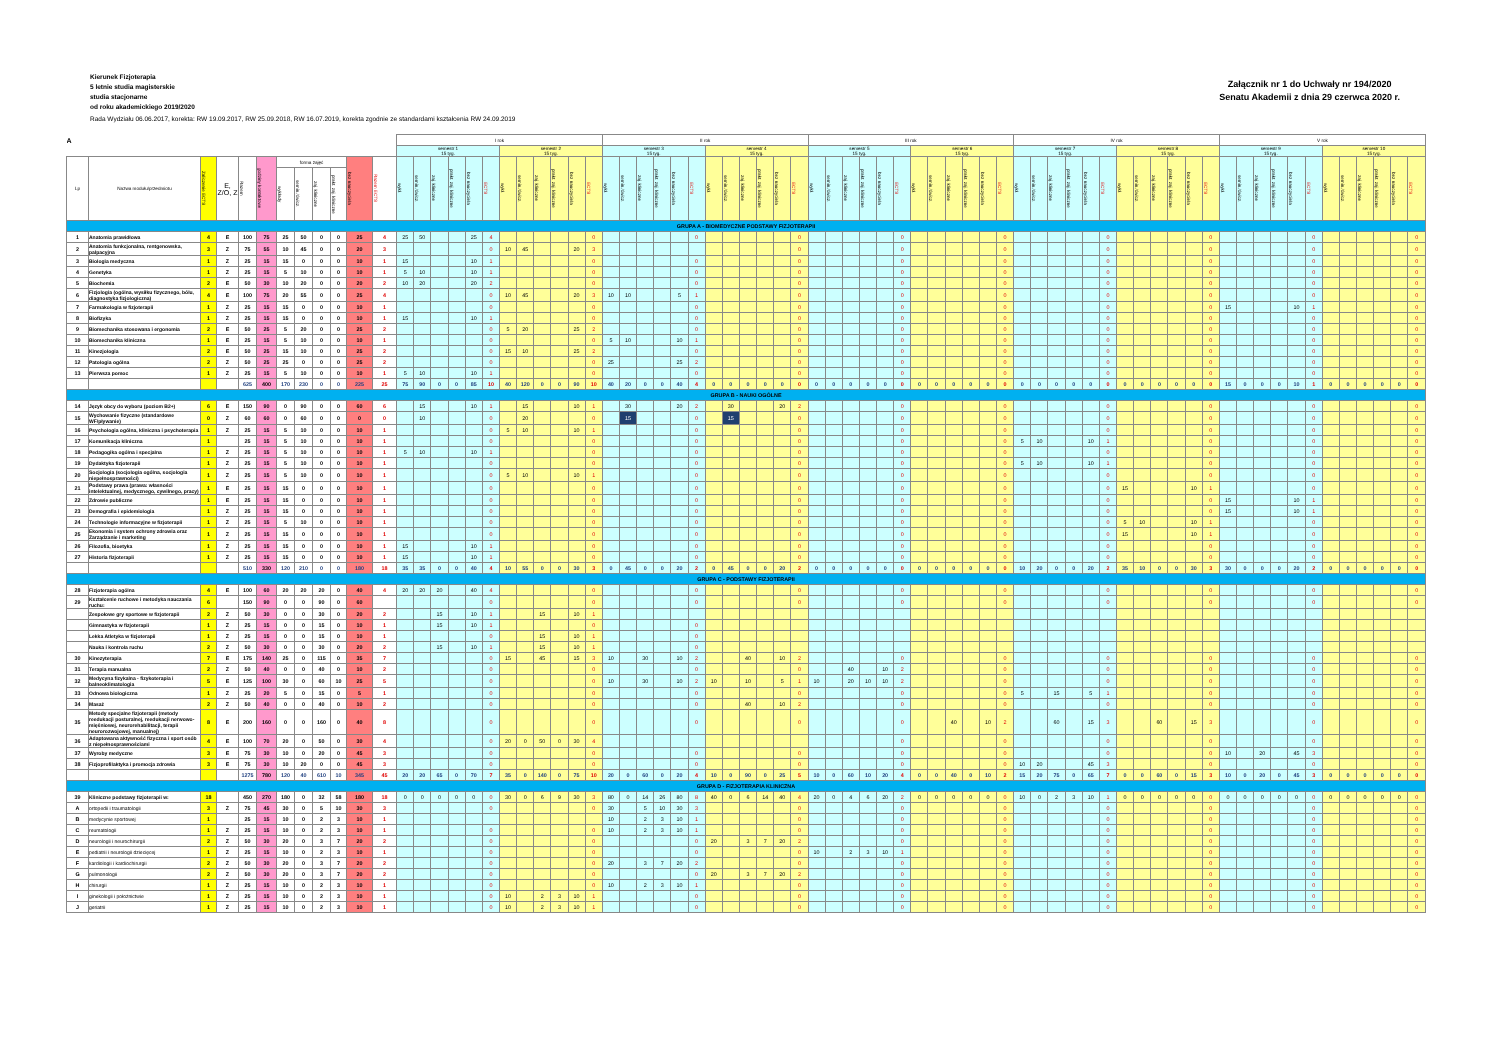Kierunek Fizjoterapia
5 letnie studia magisterskie
studia stacjonarne
od roku akademickiego 2019/2020
Rada Wydziału 06.06.2017, korekta: RW 19.09.2017, RW 25.09.2018, RW 16.07.2019, korekta zgodnie ze standardami kształcenia RW 24.09.2019
Załącznik nr 1 do Uchwały nr 194/2020
Senatu Akademii z dnia 29 czerwca 2020 r.
| A | | | | | | | | | | | | I rok | | | | | | | | | | | | II rok | | | | | | | | | | | | III rok | | | | | | | | | | | | IV rok | | | | | | | | | | | | V rok | | | | | | | | | | | |
| --- | --- | --- | --- | --- | --- | --- | --- | --- | --- | --- | --- | --- | --- | --- | --- | --- | --- | --- | --- | --- | --- | --- | --- | --- | --- | --- | --- | --- | --- | --- | --- | --- | --- | --- | --- | --- | --- | --- | --- | --- | --- | --- | --- | --- | --- | --- | --- | --- | --- | --- | --- | --- | --- | --- | --- | --- | --- | --- | --- | --- | --- | --- | --- | --- | --- | --- | --- | --- | --- | --- | --- |
| | | | | | | | | | | | | semestr 1 15 tyg. | | | | | | semestr 2 15 tyg. | | | | | | semestr 3 15 tyg. | | | | | | semestr 4 15 tyg. | | | | | | semestr 5 15 tyg. | | | | | | semestr 6 15 tyg. | | | | | | semestr 7 15 tyg. | | | | | | semestr 8 15 tyg. | | | | | | semestr 9 15 tyg. | | | | | | semestr 10 15 tyg. | | | | | |
| Lp | Nazwa modułu/przedmiotu | Zaliczenie ECTS | E, Z/O, Z | Razem | godziny kontaktowe | forma zajęć | | | | bez nauczyciela | Razem ECTS | wykł. | semin./ćwicz. | zaj. kliniczne | prakt. zaj. kliniczne | bez nauczyciela | ECTS | wykł. | semin./ćwicz. | zaj. kliniczne | prakt. zaj. kliniczne | bez nauczyciela | ECTS | wykł. | semin./ćwicz. | zaj. kliniczne | prakt. zaj. kliniczne | bez nauczyciela | ECTS | wykł. | semin./ćwicz. | zaj. kliniczne | prakt. zaj. kliniczne | bez nauczyciela | ECTS | wykł. | semin./ćwicz. | zaj. kliniczne | prakt. zaj. kliniczne | bez nauczyciela | ECTS | wykł. | semin./ćwicz. | zaj. kliniczne | prakt. zaj. kliniczne | bez nauczyciela | ECTS | wykł. | semin./ćwicz. | zaj. kliniczne | prakt. zaj. kliniczne | bez nauczyciela | ECTS | wykł. | semin./ćwicz. | zaj. kliniczne | prakt. zaj. kliniczne | bez nauczyciela | ECTS | wykł. | semin./ćwicz. | zaj. kliniczne | prakt. zaj. kliniczne | bez nauczyciela | ECTS | wykł. | semin./ćwicz. | zaj. kliniczne | prakt. zaj. kliniczne | bez nauczyciela | ECTS |
| | | | | | | wykłady | semin./ćwicz. | zaj. kliniczne | prakt. zaj. kliniczne | | | | | | | | | | | | | | | | | | | | | | | | | | | | | | | | | | | | | | | | | | | | | | | | | | | | | | | | | | | | | | |
| GRUPA A - BIOMEDYCZNE PODSTAWY FIZJOTERAPII | | | | | | | | | | | | | | | | | | | | | | | | | | | | | | | | | | | | | | | | | | | | | | | | | | | | | | | | | | | | | | | | | | | | | | | |
| 1 | Anatomia prawidłowa | 4 | E | 100 | 75 | 25 | 50 | 0 | 0 | 25 | 4 | 25 | 50 | | | 25 | 4 | | | | | | 0 | | | | | | 0 | | | | | | 0 | | | | | | 0 | | | | | | 0 | | | | | | 0 | | | | | | 0 | | | | | | 0 | | | | | | 0 |
| 2 | Anatomia funkcjonalna, rentgenowska, palpacyjna | 3 | Z | 75 | 55 | 10 | 45 | 0 | 0 | 20 | 3 | | | | | | 0 | 10 | 45 | | | 20 | 3 | | | | | | | | | | | | 0 | | | | | | 0 | | | | | | 0 | | | | | | 0 | | | | | | 0 | | | | | | 0 | | | | | | 0 |
| 3 | Biologia medyczna | 1 | Z | 25 | 15 | 15 | 0 | 0 | 0 | 10 | 1 | 15 | | | | 10 | 1 | | | | | | 0 | | | | | | 0 | | | | | | 0 | | | | | | 0 | | | | | | 0 | | | | | | 0 | | | | | | 0 | | | | | | 0 | | | | | | 0 |
| 4 | Genetyka | 1 | Z | 25 | 15 | 5 | 10 | 0 | 0 | 10 | 1 | 5 | 10 | | | 10 | 1 | | | | | | 0 | | | | | | 0 | | | | | | 0 | | | | | | 0 | | | | | | 0 | | | | | | 0 | | | | | | 0 | | | | | | 0 | | | | | | 0 |
| 5 | Biochemia | 2 | E | 50 | 30 | 10 | 20 | 0 | 0 | 20 | 2 | 10 | 20 | | | 20 | 2 | | | | | | 0 | | | | | | 0 | | | | | | 0 | | | | | | 0 | | | | | | 0 | | | | | | 0 | | | | | | 0 | | | | | | 0 | | | | | | 0 |
| 6 | Fizjologia (ogólna, wysiłku fizycznego, bólu, diagnostyka fizjologiczna) | 4 | E | 100 | 75 | 20 | 55 | 0 | 0 | 25 | 4 | | | | | | 0 | 10 | 45 | | | 20 | 3 | 10 | 10 | | | 5 | 1 | | | | | | 0 | | | | | | 0 | | | | | | 0 | | | | | | 0 | | | | | | 0 | | | | | | 0 | | | | | | 0 |
| 7 | Farmakologia w fizjoterapii | 1 | Z | 25 | 15 | 15 | 0 | 0 | 0 | 10 | 1 | | | | | | 0 | | | | | | 0 | | | | | | 0 | | | | | | 0 | | | | | | 0 | | | | | | 0 | | | | | | 0 | | | | | | 0 | 15 | | | | 10 | 1 | | | | | | 0 |
| 8 | Biofizyka | 1 | Z | 25 | 15 | 15 | 0 | 0 | 0 | 10 | 1 | 15 | | | | 10 | 1 | | | | | | 0 | | | | | | 0 | | | | | | 0 | | | | | | 0 | | | | | | 0 | | | | | | 0 | | | | | | 0 | | | | | | 0 | | | | | | 0 |
| 9 | Biomechanika stosowana i ergonomia | 2 | E | 50 | 25 | 5 | 20 | 0 | 0 | 25 | 2 | | | | | | 0 | 5 | 20 | | | 25 | 2 | | | | | | 0 | | | | | | 0 | | | | | | 0 | | | | | | 0 | | | | | | 0 | | | | | | 0 | | | | | | 0 | | | | | | 0 |
| 10 | Biomechanika kliniczna | 1 | E | 25 | 15 | 5 | 10 | 0 | 0 | 10 | 1 | | | | | | 0 | | | | | | 0 | 5 | 10 | | | 10 | 1 | | | | | | 0 | | | | | | 0 | | | | | | 0 | | | | | | 0 | | | | | | 0 | | | | | | 0 | | | | | | 0 |
| 11 | Kinezjologia | 2 | E | 50 | 25 | 15 | 10 | 0 | 0 | 25 | 2 | | | | | | 0 | 15 | 10 | | | 25 | 2 | | | | | | 0 | | | | | | 0 | | | | | | 0 | | | | | | 0 | | | | | | 0 | | | | | | 0 | | | | | | 0 | | | | | | 0 |
| 12 | Patologia ogólna | 2 | Z | 50 | 25 | 25 | 0 | 0 | 0 | 25 | 2 | | | | | | 0 | | | | | | 0 | 25 | | | | 25 | 2 | | | | | | 0 | | | | | | 0 | | | | | | 0 | | | | | | 0 | | | | | | 0 | | | | | | 0 | | | | | | 0 |
| 13 | Pierwsza pomoc | 1 | Z | 25 | 15 | 5 | 10 | 0 | 0 | 10 | 1 | 5 | 10 | | | 10 | 1 | | | | | | 0 | | | | | | 0 | | | | | | 0 | | | | | | 0 | | | | | | 0 | | | | | | 0 | | | | | | 0 | | | | | | 0 | | | | | | 0 |
| | | | | 625 | 400 | 170 | 230 | 0 | 0 | 225 | 25 | 75 | 90 | 0 | 0 | 85 | 10 | 40 | 120 | 0 | 0 | 90 | 10 | 40 | 20 | 0 | 0 | 40 | 4 | 0 | 0 | 0 | 0 | 0 | 0 | 0 | 0 | 0 | 0 | 0 | 0 | 0 | 0 | 0 | 0 | 0 | 0 | 0 | 0 | 0 | 0 | 0 | 0 | 0 | 0 | 0 | 0 | 0 | 0 | 15 | 0 | 0 | 0 | 10 | 1 | 0 | 0 | 0 | 0 | 0 | 0 |
| GRUPA B - NAUKI OGÓLNE | | | | | | | | | | | | | | | | | | | | | | | | | | | | | | | | | | | | | | | | | | | | | | | | | | | | | | | | | | | | | | | | | | | | | | | |
| 14 | Język obcy do wyboru (poziom B2+) | 6 | E | 150 | 90 | 0 | 90 | 0 | 0 | 60 | 6 | | 15 | | | 10 | 1 | | 15 | | | 10 | 1 | | 30 | | | 20 | 2 | | 30 | | | 20 | 2 | | | | | | 0 | | | | | | 0 | | | | | | 0 | | | | | | 0 | | | | | | 0 | | | | | | 0 |
| 15 | Wychowanie fizyczne (standardowe WF/pływanie) | 0 | Z | 60 | 60 | 0 | 60 | 0 | 0 | 0 | 0 | | 10 | | | | 0 | | 20 | | | | 0 | | 15 | | | | 0 | | 15 | | | | 0 | | | | | | 0 | | | | | | 0 | | | | | | 0 | | | | | | 0 | | | | | | 0 | | | | | | 0 |
| 16 | Psychologia ogólna, kliniczna i psychoterapia | 1 | Z | 25 | 15 | 5 | 10 | 0 | 0 | 10 | 1 | | | | | | 0 | 5 | 10 | | | 10 | 1 | | | | | | 0 | | | | | | 0 | | | | | | 0 | | | | | | 0 | | | | | | 0 | | | | | | 0 | | | | | | 0 | | | | | | 0 |
| 17 | Komunikacja kliniczna | 1 | | 25 | 15 | 5 | 10 | 0 | 0 | 10 | 1 | | | | | | 0 | | | | | | 0 | | | | | | 0 | | | | | | 0 | | | | | | 0 | | | | | | 0 | 5 | 10 | | | 10 | 1 | | | | | | 0 | | | | | | 0 | | | | | | 0 |
| 18 | Pedagogika ogólna i specjalna | 1 | Z | 25 | 15 | 5 | 10 | 0 | 0 | 10 | 1 | 5 | 10 | | | 10 | 1 | | | | | | 0 | | | | | | 0 | | | | | | 0 | | | | | | 0 | | | | | | 0 | | | | | | 0 | | | | | | 0 | | | | | | 0 | | | | | | 0 |
| 19 | Dydaktyka fizjoterapii | 1 | Z | 25 | 15 | 5 | 10 | 0 | 0 | 10 | 1 | | | | | | 0 | | | | | | 0 | | | | | | 0 | | | | | | 0 | | | | | | 0 | | | | | | 0 | 5 | 10 | | | 10 | 1 | | | | | | 0 | | | | | | 0 | | | | | | 0 |
| 20 | Socjologia (socjologia ogólna, socjologia niepełnosprawności) | 1 | Z | 25 | 15 | 5 | 10 | 0 | 0 | 10 | 1 | | | | | | 0 | 5 | 10 | | | 10 | 1 | | | | | | 0 | | | | | | 0 | | | | | | 0 | | | | | | 0 | | | | | | 0 | | | | | | 0 | | | | | | 0 | | | | | | 0 |
| 21 | Podstawy prawa (prawa: własności intelektualnej, medycznego, cywilnego, pracy) | 1 | E | 25 | 15 | 15 | 0 | 0 | 0 | 10 | 1 | | | | | | 0 | | | | | | 0 | | | | | | 0 | | | | | | 0 | | | | | | 0 | | | | | | 0 | | | | | | 0 | 15 | | | | 10 | 1 | | | | | | 0 | | | | | | 0 |
| 22 | Zdrowie publiczne | 1 | E | 25 | 15 | 15 | 0 | 0 | 0 | 10 | 1 | | | | | | 0 | | | | | | 0 | | | | | | 0 | | | | | | 0 | | | | | | 0 | | | | | | 0 | | | | | | 0 | | | | | | 0 | 15 | | | | 10 | 1 | | | | | | 0 |
| 23 | Demografia i epidemiologia | 1 | Z | 25 | 15 | 15 | 0 | 0 | 0 | 10 | 1 | | | | | | 0 | | | | | | 0 | | | | | | 0 | | | | | | 0 | | | | | | 0 | | | | | | 0 | | | | | | 0 | | | | | | 0 | 15 | | | | 10 | 1 | | | | | | 0 |
| 24 | Technologie informacyjne w fizjoterapii | 1 | Z | 25 | 15 | 5 | 10 | 0 | 0 | 10 | 1 | | | | | | 0 | | | | | | 0 | | | | | | 0 | | | | | | 0 | | | | | | 0 | | | | | | 0 | | | | | | 0 | 5 | 10 | | | 10 | 1 | | | | | | 0 | | | | | | 0 |
| 25 | Ekonomia i system ochrony zdrowia oraz Zarządzanie i marketing | 1 | Z | 25 | 15 | 15 | 0 | 0 | 0 | 10 | 1 | | | | | | 0 | | | | | | 0 | | | | | | 0 | | | | | | 0 | | | | | | 0 | | | | | | 0 | | | | | | 0 | 15 | | | | 10 | 1 | | | | | | 0 | | | | | | 0 |
| 26 | Filozofia, bioetyka | 1 | Z | 25 | 15 | 15 | 0 | 0 | 0 | 10 | 1 | 15 | | | | 10 | 1 | | | | | | 0 | | | | | | 0 | | | | | | 0 | | | | | | 0 | | | | | | 0 | | | | | | 0 | | | | | | 0 | | | | | | 0 | | | | | | 0 |
| 27 | Historia fizjoterapii | 1 | Z | 25 | 15 | 15 | 0 | 0 | 0 | 10 | 1 | 15 | | | | 10 | 1 | | | | | | 0 | | | | | | 0 | | | | | | 0 | | | | | | 0 | | | | | | 0 | | | | | | 0 | | | | | | 0 | | | | | | 0 | | | | | | 0 |
| | | | | 510 | 330 | 120 | 210 | 0 | 0 | 180 | 18 | 35 | 35 | 0 | 0 | 40 | 4 | 10 | 55 | 0 | 0 | 30 | 3 | 0 | 45 | 0 | 0 | 20 | 2 | 0 | 45 | 0 | 0 | 20 | 2 | 0 | 0 | 0 | 0 | 0 | 0 | 0 | 0 | 0 | 0 | 0 | 0 | 10 | 20 | 0 | 0 | 20 | 2 | 35 | 10 | 0 | 0 | 30 | 3 | 30 | 0 | 0 | 0 | 20 | 2 | 0 | 0 | 0 | 0 | 0 | 0 |
| GRUPA C - PODSTAWY FIZJOTERAPII | | | | | | | | | | | | | | | | | | | | | | | | | | | | | | | | | | | | | | | | | | | | | | | | | | | | | | | | | | | | | | | | | | | | | | | |
| 28 | Fizjoterapia ogólna | 4 | E | 100 | 60 | 20 | 20 | 20 | 0 | 40 | 4 | 20 | 20 | 20 | | 40 | 4 | | | | | | 0 | | | | | | 0 | | | | | | 0 | | | | | | 0 | | | | | | 0 | | | | | | 0 | | | | | | 0 | | | | | | 0 | | | | | | 0 |
| 29 | Kształcenie ruchowe i metodyka nauczania ruchu: | 6 | | 150 | 90 | 0 | 0 | 90 | 0 | 60 | | | | | | | 0 | | | | | | 0 | | | | | | 0 | | | | | | 0 | | | | | | 0 | | | | | | 0 | | | | | | 0 | | | | | | 0 | | | | | | 0 | | | | | | 0 |
| | Zespołowe gry sportowe w fizjoterapii | 2 | Z | 50 | 30 | 0 | 0 | 30 | 0 | 20 | 2 | | | 15 | | 10 | 1 | | | 15 | | 10 | 1 | | | | | | | | | | | | | | | | | | | | | | | | | | | | | | | | | | | | | | | | | | | | | | | | |
| | Gimnastyka w fizjoterapii | 1 | Z | 25 | 15 | 0 | 0 | 15 | 0 | 10 | 1 | | | 15 | | 10 | 1 | | | | | | 0 | | | | | | 0 | | | | | | | | | | | | | | | | | | | | | | | | | | | | | | | | | | | | | | | | | | |
| | Lekka Atletyka w fizjoterapii | 1 | Z | 25 | 15 | 0 | 0 | 15 | 0 | 10 | 1 | | | | | | 0 | | | 15 | | 10 | 1 | | | | | | 0 | | | | | | | | | | | | | | | | | | | | | | | | | | | | | | | | | | | | | | | | | | |
| | Nauka i kontrola ruchu | 2 | Z | 50 | 30 | 0 | 0 | 30 | 0 | 20 | 2 | | | 15 | | 10 | 1 | | | 15 | | 10 | 1 | | | | | | 0 | | | | | | | | | | | | | | | | | | | | | | | | | | | | | | | | | | | | | | | | | | |
| 30 | Kinezyterapia | 7 | E | 175 | 140 | 25 | 0 | 115 | 0 | 35 | 7 | | | | | | 0 | 15 | | 45 | | 15 | 3 | 10 | | 30 | | 10 | 2 | | | 40 | | 10 | 2 | | | | | | 0 | | | | | | 0 | | | | | | 0 | | | | | | 0 | | | | | | 0 | | | | | | 0 |
| 31 | Terapia manualna | 2 | Z | 50 | 40 | 0 | 0 | 40 | 0 | 10 | 2 | | | | | | 0 | | | | | | 0 | | | | | | 0 | | | | | | 0 | | | 40 | | 10 | 2 | | | | | | 0 | | | | | | 0 | | | | | | 0 | | | | | | 0 | | | | | | 0 |
| 32 | Medycyna fizykalna - fizykoterapia i balneoklimatologia | 5 | E | 125 | 100 | 30 | 0 | 60 | 10 | 25 | 5 | | | | | | 0 | | | | | | 0 | 10 | | 30 | | 10 | 2 | 10 | | 10 | | 5 | 1 | 10 | | 20 | 10 | 10 | 2 | | | | | | 0 | | | | | | 0 | | | | | | 0 | | | | | | 0 | | | | | | 0 |
| 33 | Odnowa biologiczna | 1 | Z | 25 | 20 | 5 | 0 | 15 | 0 | 5 | 1 | | | | | | 0 | | | | | | 0 | | | | | | 0 | | | | | | 0 | | | | | | 0 | | | | | | 0 | 5 | | 15 | | 5 | 1 | | | | | | 0 | | | | | | 0 | | | | | | 0 |
| 34 | Masaż | 2 | Z | 50 | 40 | 0 | 0 | 40 | 0 | 10 | 2 | | | | | | 0 | | | | | | 0 | | | | | | 0 | | | 40 | | 10 | 2 | | | | | | 0 | | | | | | 0 | | | | | | 0 | | | | | | 0 | | | | | | 0 | | | | | | 0 |
| 35 | Metody specjalne fizjoterapii (metody reedukacji posturalnej, reedukacji nerwowo-mięśniowej, neurorehabilitacji, terapii neurorozwojowej, manualnej) | 8 | E | 200 | 160 | 0 | 0 | 160 | 0 | 40 | 8 | | | | | | 0 | | | | | | 0 | | | | | | 0 | | | | | | 0 | | | | | | 0 | | | 40 | | 10 | 2 | | | 60 | | 15 | 3 | | | 60 | | 15 | 3 | | | | | | 0 | | | | | | 0 |
| 36 | Adaptowana aktywność fizyczna i sport osób z niepełnosprawnościami | 4 | E | 100 | 70 | 20 | 0 | 50 | 0 | 30 | 4 | | | | | | 0 | 20 | 0 | 50 | 0 | 30 | 4 | | | | | | | | | | | | | | | | | | 0 | | | | | | 0 | | | | | | 0 | | | | | | 0 | | | | | | 0 | | | | | | 0 |
| 37 | Wyroby medyczne | 3 | E | 75 | 30 | 10 | 0 | 20 | 0 | 45 | 3 | | | | | | 0 | | | | | | 0 | | | | | | 0 | | | | | | 0 | | | | | | 0 | | | | | | 0 | | | | | | 0 | | | | | | 0 | 10 | | 20 | | 45 | 3 | | | | | | 0 |
| 38 | Fizjoprofilaktyka i promocja zdrowia | 3 | E | 75 | 30 | 10 | 20 | 0 | 0 | 45 | 3 | | | | | | 0 | | | | | | 0 | | | | | | 0 | | | | | | 0 | | | | | | 0 | | | | | | 0 | 10 | 20 | | | 45 | 3 | | | | | | 0 | | | | | | 0 | | | | | | 0 |
| | | | | 1275 | 780 | 120 | 40 | 610 | 10 | 345 | 45 | 20 | 20 | 65 | 0 | 70 | 7 | 35 | 0 | 140 | 0 | 75 | 10 | 20 | 0 | 60 | 0 | 20 | 4 | 10 | 0 | 90 | 0 | 25 | 5 | 10 | 0 | 60 | 10 | 20 | 4 | 0 | 0 | 40 | 0 | 10 | 2 | 15 | 20 | 75 | 0 | 65 | 7 | 0 | 0 | 60 | 0 | 15 | 3 | 10 | 0 | 20 | 0 | 45 | 3 | 0 | 0 | 0 | 0 | 0 | 0 |
| GRUPA D - FIZJOTERAPIA KLINICZNA | | | | | | | | | | | | | | | | | | | | | | | | | | | | | | | | | | | | | | | | | | | | | | | | | | | | | | | | | | | | | | | | | | | | | | | |
| 39 | Kliniczne podstawy fizjoterapii w: | 18 | | 450 | 270 | 180 | 0 | 32 | 58 | 180 | 18 | 0 | 0 | 0 | 0 | 0 | 0 | 30 | 0 | 6 | 9 | 30 | 3 | 80 | 0 | 14 | 26 | 80 | 8 | 40 | 0 | 6 | 14 | 40 | 4 | 20 | 0 | 4 | 6 | 20 | 2 | 0 | 0 | 0 | 0 | 0 | 0 | 10 | 0 | 2 | 3 | 10 | 1 | 0 | 0 | 0 | 0 | 0 | 0 | 0 | 0 | 0 | 0 | 0 | 0 | 0 | 0 | 0 | 0 | 0 | 0 |
| A | ortopedii i traumatologii | 3 | Z | 75 | 45 | 30 | 0 | 5 | 10 | 30 | 3 | | | | | | 0 | | | | | | 0 | 30 | | 5 | 10 | 30 | 3 | | | | | | 0 | | | | | | 0 | | | | | | 0 | | | | | | 0 | | | | | | 0 | | | | | | 0 | | | | | | 0 |
| B | medycynie sportowej | 1 | | 25 | 15 | 10 | 0 | 2 | 3 | 10 | 1 | | | | | | | | | | | | | 10 | | 2 | 3 | 10 | 1 | | | | | | 0 | | | | | | 0 | | | | | | 0 | | | | | | 0 | | | | | | 0 | | | | | | 0 | | | | | | 0 |
| C | reumatologii | 1 | Z | 25 | 15 | 10 | 0 | 2 | 3 | 10 | 1 | | | | | | 0 | | | | | | 0 | 10 | | 2 | 3 | 10 | 1 | | | | | | 0 | | | | | | 0 | | | | | | 0 | | | | | | 0 | | | | | | 0 | | | | | | 0 | | | | | | 0 |
| D | neurologii i neurochirurgii | 2 | Z | 50 | 30 | 20 | 0 | 3 | 7 | 20 | 2 | | | | | | 0 | | | | | | 0 | | | | | | 0 | 20 | | 3 | 7 | 20 | 2 | | | | | | 0 | | | | | | 0 | | | | | | 0 | | | | | | 0 | | | | | | 0 | | | | | | 0 |
| E | pediatrii i neurologii dziecięcej | 1 | Z | 25 | 15 | 10 | 0 | 2 | 3 | 10 | 1 | | | | | | 0 | | | | | | 0 | | | | | | 0 | | | | | | 0 | 10 | | 2 | 3 | 10 | 1 | | | | | | 0 | | | | | | 0 | | | | | | 0 | | | | | | 0 | | | | | | 0 |
| F | kardiologii i kardiochirurgii | 2 | Z | 50 | 30 | 20 | 0 | 3 | 7 | 20 | 2 | | | | | | 0 | | | | | | 0 | 20 | | 3 | 7 | 20 | 2 | | | | | | 0 | | | | | | 0 | | | | | | 0 | | | | | | 0 | | | | | | 0 | | | | | | 0 | | | | | | 0 |
| G | pulmonologii | 2 | Z | 50 | 30 | 20 | 0 | 3 | 7 | 20 | 2 | | | | | | 0 | | | | | | 0 | | | | | | 0 | 20 | | 3 | 7 | 20 | 2 | | | | | | 0 | | | | | | 0 | | | | | | 0 | | | | | | 0 | | | | | | 0 | | | | | | 0 |
| H | chirurgii | 1 | Z | 25 | 15 | 10 | 0 | 2 | 3 | 10 | 1 | | | | | | 0 | | | | | | 0 | 10 | | 2 | 3 | 10 | 1 | | | | | | 0 | | | | | | 0 | | | | | | 0 | | | | | | 0 | | | | | | 0 | | | | | | 0 | | | | | | 0 |
| I | ginekologii i położnictwie | 1 | Z | 25 | 15 | 10 | 0 | 2 | 3 | 10 | 1 | | | | | | 0 | 10 | | 2 | 3 | 10 | 1 | | | | | | 0 | | | | | | 0 | | | | | | 0 | | | | | | 0 | | | | | | 0 | | | | | | 0 | | | | | | 0 | | | | | | 0 |
| J | geriatrii | 1 | Z | 25 | 15 | 10 | 0 | 2 | 3 | 10 | 1 | | | | | | 0 | 10 | | 2 | 3 | 10 | 1 | | | | | | 0 | | | | | | 0 | | | | | | 0 | | | | | | 0 | | | | | | 0 | | | | | | 0 | | | | | | 0 | | | | | | 0 |